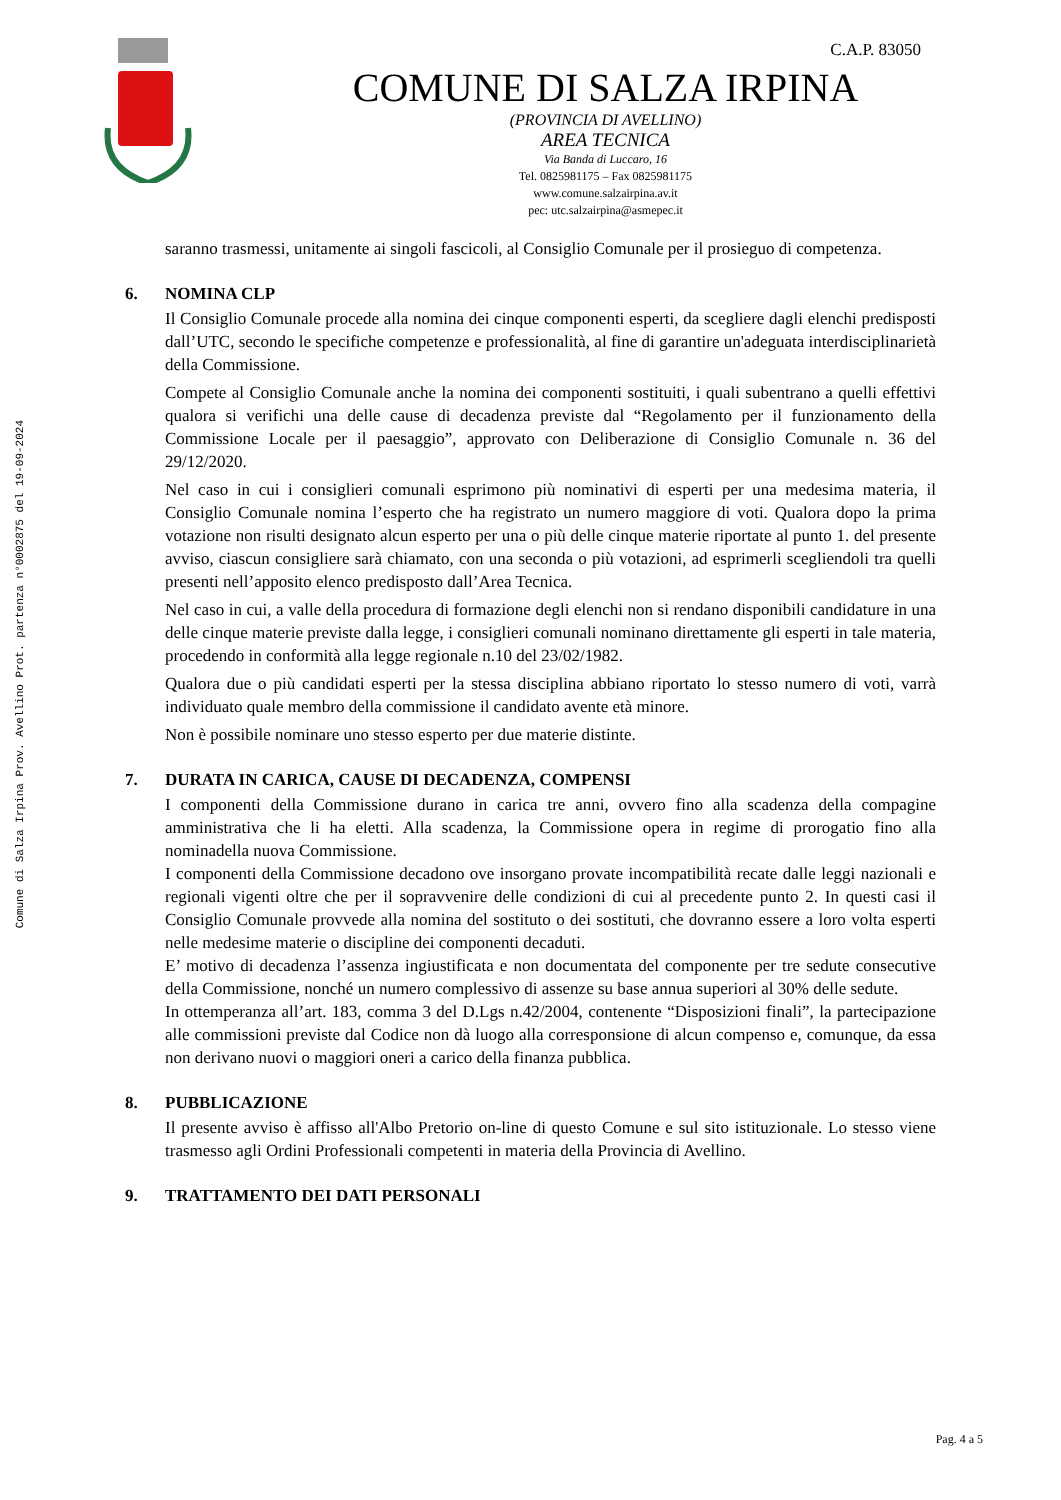Comune di Salza Irpina Prov. Avellino Prot. partenza n°0002875 del 19-09-2024
C.A.P. 83050
COMUNE DI SALZA IRPINA
(PROVINCIA DI AVELLINO)
AREA TECNICA
Via Banda di Luccaro, 16
Tel. 0825981175 – Fax 0825981175
www.comune.salzairpina.av.it
pec: utc.salzairpina@asmepec.it
saranno trasmessi, unitamente ai singoli fascicoli, al Consiglio Comunale per il prosieguo di competenza.
6. NOMINA CLP
Il Consiglio Comunale procede alla nomina dei cinque componenti esperti, da scegliere dagli elenchi predisposti dall’UTC, secondo le specifiche competenze e professionalità, al fine di garantire un'adeguata interdisciplinarietà della Commissione.
Compete al Consiglio Comunale anche la nomina dei componenti sostituiti, i quali subentrano a quelli effettivi qualora si verifichi una delle cause di decadenza previste dal “Regolamento per il funzionamento della Commissione Locale per il paesaggio”, approvato con Deliberazione di Consiglio Comunale n. 36 del 29/12/2020.
Nel caso in cui i consiglieri comunali esprimono più nominativi di esperti per una medesima materia, il Consiglio Comunale nomina l’esperto che ha registrato un numero maggiore di voti. Qualora dopo la prima votazione non risulti designato alcun esperto per una o più delle cinque materie riportate al punto 1. del presente avviso, ciascun consigliere sarà chiamato, con una seconda o più votazioni, ad esprimerli scegliendoli tra quelli presenti nell’apposito elenco predisposto dall’Area Tecnica.
Nel caso in cui, a valle della procedura di formazione degli elenchi non si rendano disponibili candidature in una delle cinque materie previste dalla legge, i consiglieri comunali nominano direttamente gli esperti in tale materia, procedendo in conformità alla legge regionale n.10 del 23/02/1982.
Qualora due o più candidati esperti per la stessa disciplina abbiano riportato lo stesso numero di voti, varrà individuato quale membro della commissione il candidato avente età minore.
Non è possibile nominare uno stesso esperto per due materie distinte.
7. DURATA IN CARICA, CAUSE DI DECADENZA, COMPENSI
I componenti della Commissione durano in carica tre anni, ovvero fino alla scadenza della compagine amministrativa che li ha eletti. Alla scadenza, la Commissione opera in regime di prorogatio fino alla nominadella nuova Commissione.
I componenti della Commissione decadono ove insorgano provate incompatibilità recate dalle leggi nazionali e regionali vigenti oltre che per il sopravvenire delle condizioni di cui al precedente punto 2. In questi casi il Consiglio Comunale provvede alla nomina del sostituto o dei sostituti, che dovranno essere a loro volta esperti nelle medesime materie o discipline dei componenti decaduti.
E’ motivo di decadenza l’assenza ingiustificata e non documentata del componente per tre sedute consecutive della Commissione, nonché un numero complessivo di assenze su base annua superiori al 30% delle sedute.
In ottemperanza all’art. 183, comma 3 del D.Lgs n.42/2004, contenente “Disposizioni finali”, la partecipazione alle commissioni previste dal Codice non dà luogo alla corresponsione di alcun compenso e, comunque, da essa non derivano nuovi o maggiori oneri a carico della finanza pubblica.
8. PUBBLICAZIONE
Il presente avviso è affisso all'Albo Pretorio on-line di questo Comune e sul sito istituzionale. Lo stesso viene trasmesso agli Ordini Professionali competenti in materia della Provincia di Avellino.
9. TRATTAMENTO DEI DATI PERSONALI
Pag. 4 a 5